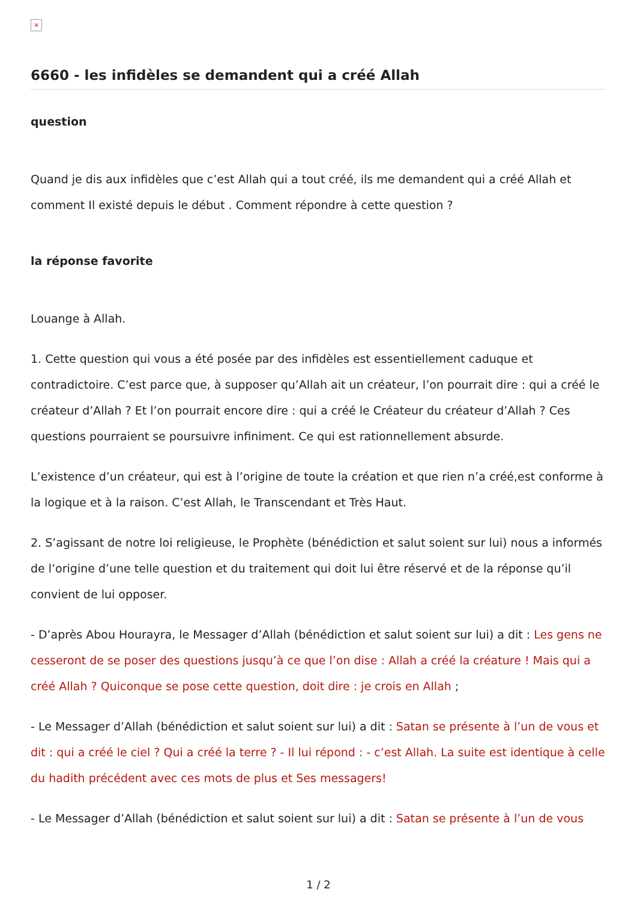×
6660 - les infidèles se demandent qui a créé Allah
question
Quand je dis aux infidèles que c’est Allah qui a tout créé, ils me demandent qui a créé Allah et comment Il existé depuis le début . Comment répondre à cette question ?
la réponse favorite
Louange à Allah.
1. Cette question qui vous a été posée par des infidèles est essentiellement caduque et contradictoire. C’est parce que, à supposer qu’Allah ait un créateur, l’on pourrait dire : qui a créé le créateur d’Allah ? Et l’on pourrait encore dire : qui a créé le Créateur du créateur d’Allah ? Ces questions pourraient se poursuivre infiniment. Ce qui est rationnellement absurde.
L’existence d’un créateur, qui est à l’origine de toute la création et que rien n’a créé,est conforme à la logique et à la raison. C’est Allah, le Transcendant et Très Haut.
2. S’agissant de notre loi religieuse, le Prophète (bénédiction et salut soient sur lui) nous a informés de l’origine d’une telle question et du traitement qui doit lui être réservé et de la réponse qu’il convient de lui opposer.
- D’après Abou Hourayra, le Messager d’Allah (bénédiction et salut soient sur lui) a dit : Les gens ne cesseront de se poser des questions jusqu’à ce que l’on dise : Allah a créé la créature ! Mais qui a créé Allah ? Quiconque se pose cette question, doit dire : je crois en Allah ;
- Le Messager d’Allah (bénédiction et salut soient sur lui) a dit : Satan se présente à l’un de vous et dit : qui a créé le ciel ? Qui a créé la terre ? - Il lui répond : - c’est Allah. La suite est identique à celle du hadith précédent avec ces mots de plus et Ses messagers!
- Le Messager d’Allah (bénédiction et salut soient sur lui) a dit : Satan se présente à l’un de vous
1 / 2